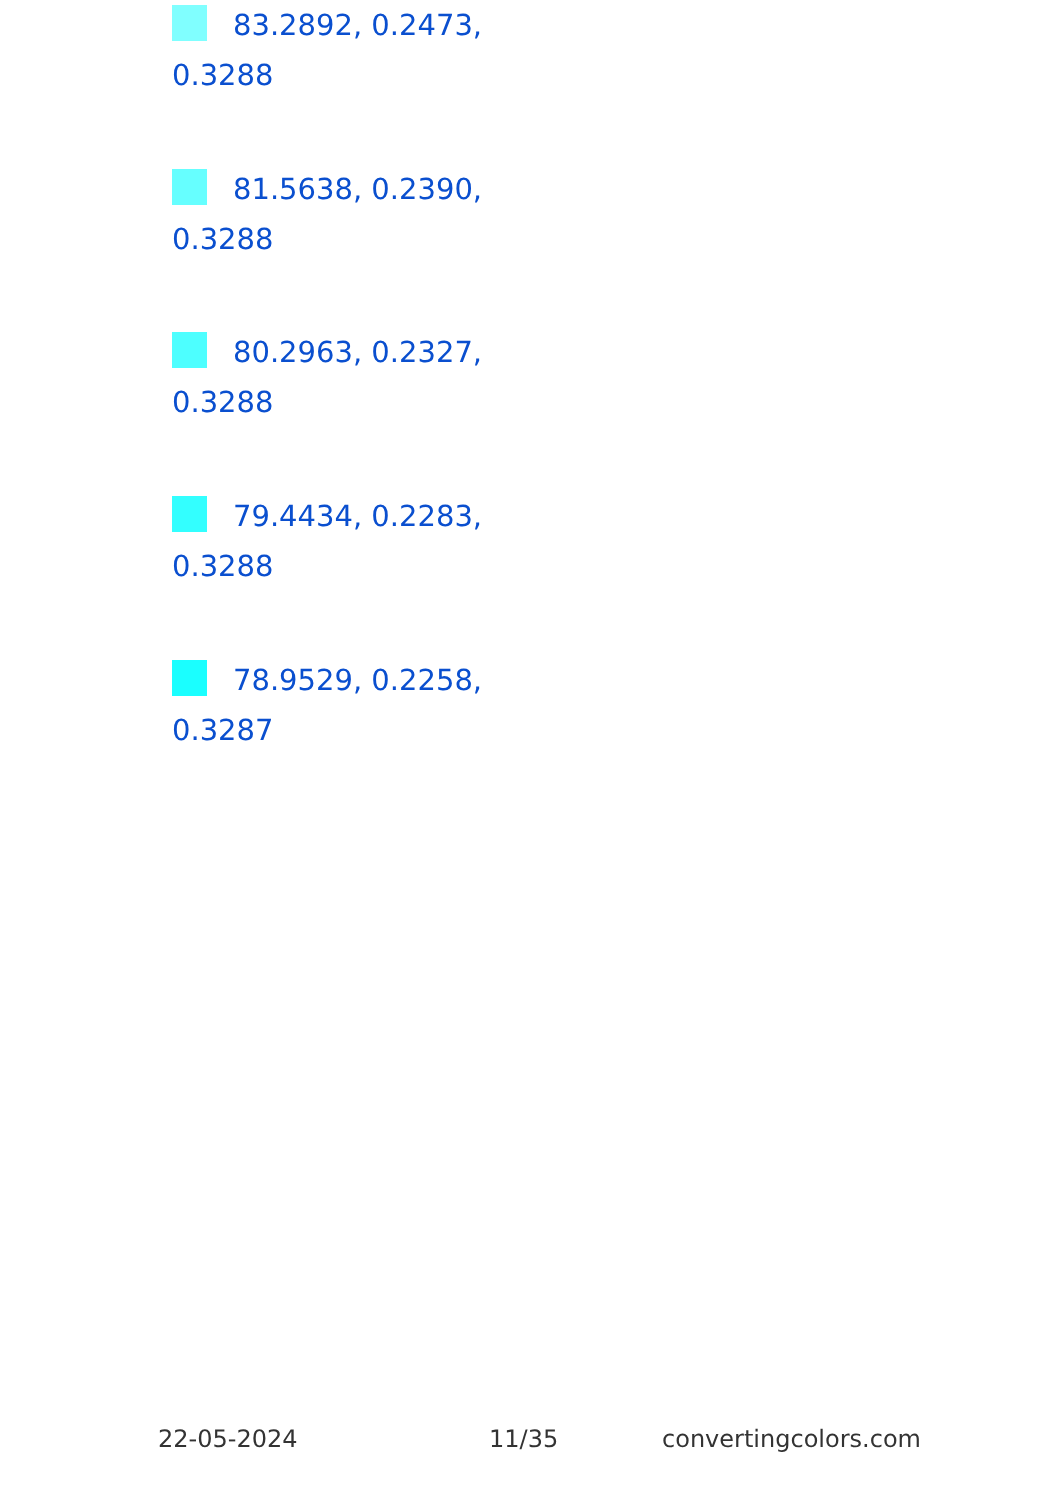83.2892, 0.2473, 0.3288
81.5638, 0.2390, 0.3288
80.2963, 0.2327, 0.3288
79.4434, 0.2283, 0.3288
78.9529, 0.2258, 0.3287
22-05-2024 11/35 convertingcolors.com